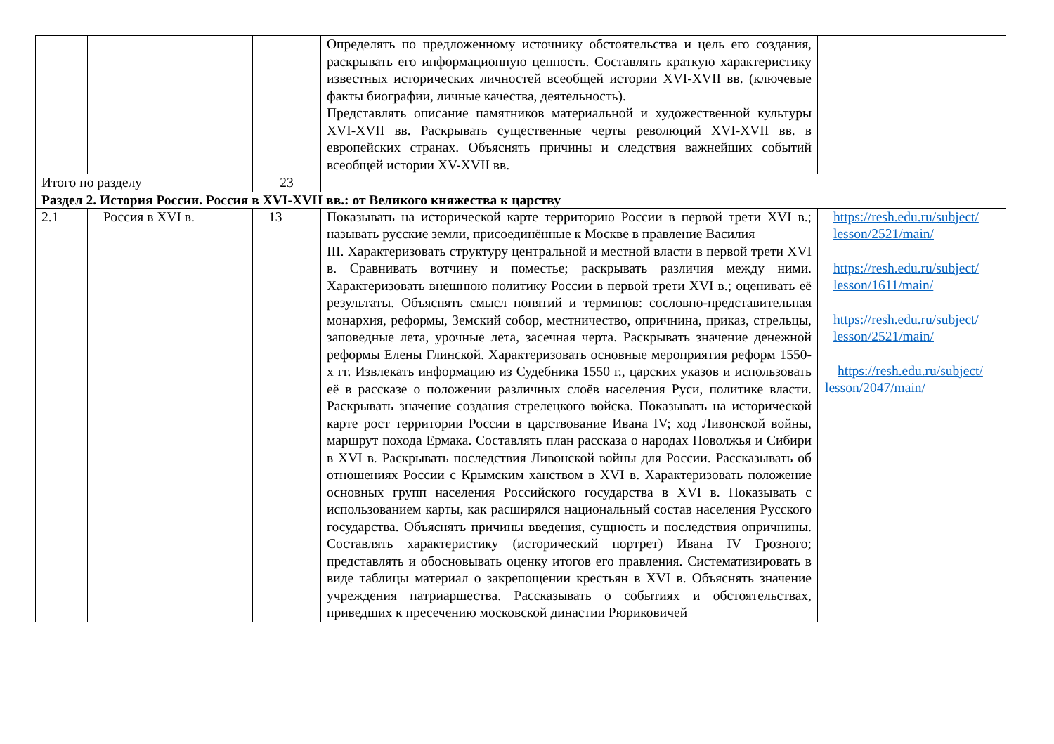| | | | Определять по предложенному источнику обстоятельства и цель его создания, раскрывать его информационную ценность. Составлять краткую характеристику известных исторических личностей всеобщей истории XVI-XVII вв. (ключевые факты биографии, личные качества, деятельность). Представлять описание памятников материальной и художественной культуры XVI-XVII вв. Раскрывать существенные черты революций XVI-XVII вв. в европейских странах. Объяснять причины и следствия важнейших событий всеобщей истории XV-XVII вв. | |
| Итого по разделу | | 23 | | |
| Раздел 2. История России. Россия в XVI-XVII вв.: от Великого княжества к царству | | | | |
| 2.1 | Россия в XVI в. | 13 | Показывать на исторической карте территорию России в первой трети XVI в.; называть русские земли, присоединённые к Москве в правление Василия III. Характеризовать структуру центральной и местной власти в первой трети XVI в. Сравнивать вотчину и поместье; раскрывать различия между ними. Характеризовать внешнюю политику России в первой трети XVI в.; оценивать её результаты. Объяснять смысл понятий и терминов: сословно-представительная монархия, реформы, Земский собор, местничество, опричнина, приказ, стрельцы, заповедные лета, урочные лета, засечная черта. Раскрывать значение денежной реформы Елены Глинской. Характеризовать основные мероприятия реформ 1550-х гг. Извлекать информацию из Судебника 1550 г., царских указов и использовать её в рассказе о положении различных слоёв населения Руси, политике власти. Раскрывать значение создания стрелецкого войска. Показывать на исторической карте рост территории России в царствование Ивана IV; ход Ливонской войны, маршрут похода Ермака. Составлять план рассказа о народах Поволжья и Сибири в XVI в. Раскрывать последствия Ливонской войны для России. Рассказывать об отношениях России с Крымским ханством в XVI в. Характеризовать положение основных групп населения Российского государства в XVI в. Показывать с использованием карты, как расширялся национальный состав населения Русского государства. Объяснять причины введения, сущность и последствия опричнины. Составлять характеристику (исторический портрет) Ивана IV Грозного; представлять и обосновывать оценку итогов его правления. Систематизировать в виде таблицы материал о закрепощении крестьян в XVI в. Объяснять значение учреждения патриаршества. Рассказывать о событиях и обстоятельствах, приведших к пресечению московской династии Рюриковичей | https://resh.edu.ru/subject/ lesson/2521/main/ https://resh.edu.ru/subject/ lesson/1611/main/ https://resh.edu.ru/subject/ lesson/2521/main/ https://resh.edu.ru/subject/ lesson/2047/main/ |